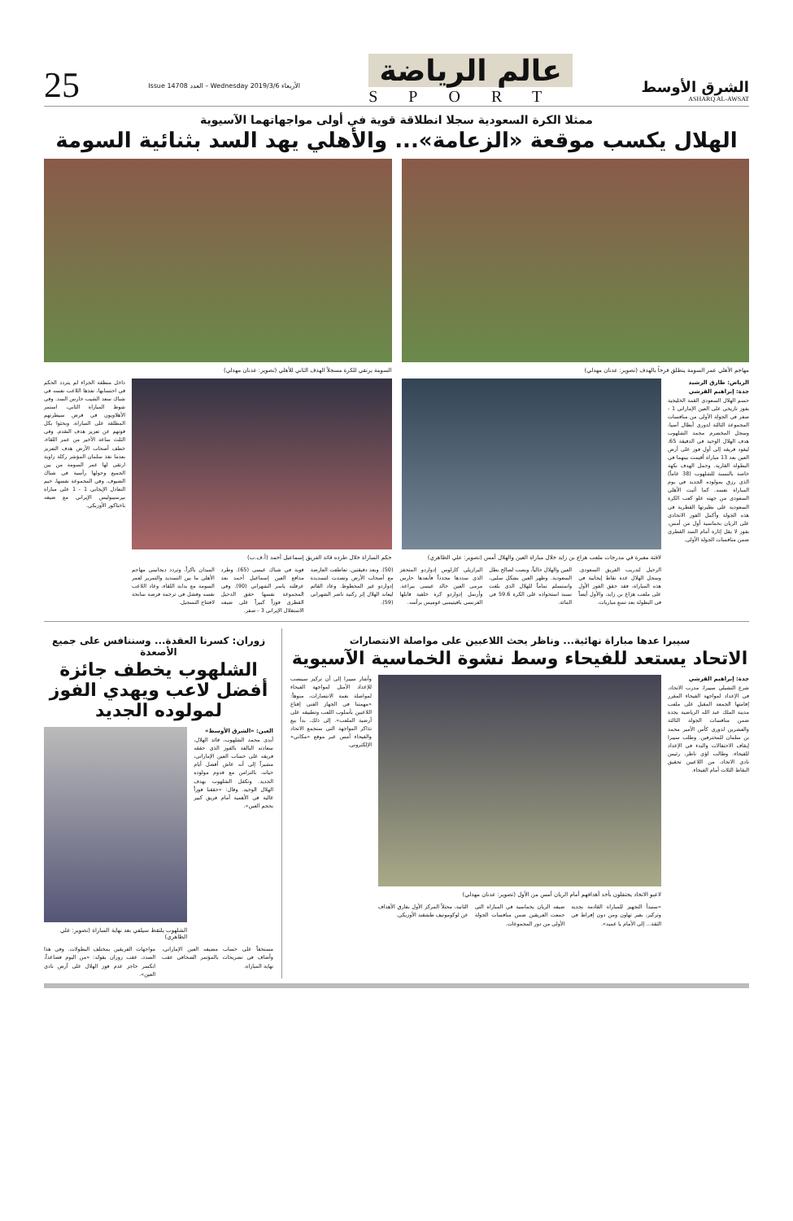25
Issue 14708 العدد – Wednesday 2019/3/6 الأربعاء
عالم الرياضة
SPORT
الشرق الأوسط
ASHARQ AL-AWSAT
ممثلا الكرة السعودية سجلا انطلاقة قوية في أولى مواجهاتهما الآسيوية
الهلال يكسب موقعة «الزعامة»... والأهلي يهد السد بثنائية السومة
مهاجم الأهلي عمر السومة ينطلق فرحاً بالهدف (تصوير: عدنان مهدلي)
السومة يرتقي للكرة مسجلاً الهدف الثاني للأهلي (تصوير: عدنان مهدلي)
الرياض: طارق الرشيد
جدة: إبراهيم القرشي
حسم الهلال السعودي القمة الخليجية بفوز تاريخي على العين الإماراتي 1 - صفر في الجولة الأولى من منافسات المجموعة الثالثة لدوري أبطال آسيا، وسجل المخضرم محمد الشلهوب هدف الهلال الوحيد في الدقيقة 65، ليقود فريقه إلى أول فوز على أرض العين بعد 13 مباراة أقيمت بينهما في البطولة القارية. وحمل الهدف نكهة خاصة بالنسبة للشلهوب (38 عاماً) الذي رزق بمولوده الجديد في يوم المباراة نفسه. كما أثبت الأهلي السعودي من جهته علو كعب الكرة السعودية على نظيرتها القطرية في هذه الجولة وأكمل الفوز الاتحادي على الريان بخماسية أول من أمس، بفوز لا يقل إثارة أمام السد القطري ضمن منافسات الجولة الأولى.
لافتة معبرة في مدرجات ملعب هزاع بن زايد خلال مباراة العين والهلال أمس (تصوير: علي الظاهري)
حكم المباراة خلال طرده قائد الفريق إسماعيل أحمد (أ.ف.ب)
الرحيل لتدريب الفريق السعودي. وسجل الهلال عدة نقاط إيجابية في هذه المباراة، فقد حقق الفوز الأول على ملعب هزاع بن زايد، والأول أيضاً في البطولة بعد تسع مباريات.
العين والهلال حالياً، ويصب لصالح بطل السعودية. وظهر العين بشكل سلبي، واستسلم تماماً للهلال الذي بلغت نسبة استحواذه على الكرة 59.6 في المائة.
البرازيلي كارلوس إدواردو المتحفز الذي سددها مجدداً فأبعدها حارس مرمى العين خالد عيسى ببراعة. وأرسل إدواردو كرة خلفية قابلها الفرنسي بافيتيمبي غوميس برأسه.
(50). وبعد دقيقتين، تعاطفت العارضة مع أصحاب الأرض وتصدت لتسديدة إدواردو غير المحظوظ. وعاد القائم ليعاند الهلال إثر ركنية ناصر الشهراني (59).
قوية في شباك عيسى (65). وطرد مدافع العين إسماعيل أحمد بعد عرقلته ياسر الشهراني (90). وفي المجموعة نفسها حقق الدحيل القطري فوزاً كبيراً على ضيفه الاستقلال الإيراني 3 - صفر.
الميدان باكراً، وتردد ديجانيني مهاجم الأهلي ما بين التسديد والتمرير لعمر السومة مع بداية اللقاء، وعاد اللاعب نفسه وفشل في ترجمة فرصة سانحة لافتتاح التسجيل.
داخل منطقة الجزاء لم يتردد الحكم في احتسابها، نفذها اللاعب نفسه في شباك سعد الشيب حارس السد. وفي شوط المباراة الثاني، استمر الأهلاويون في فرض سيطرتهم المطلقة على المباراة، وبحثوا بكل قوتهم عن تعزيز هدف التقدم. وفي الثلث ساعة الأخير من عمر اللقاء، خطف أصحاب الأرض هدف التعزيز بعدما نفذ سلمان المؤشر ركلة زاوية ارتقى لها عمر السومة من بين الجميع وحولها رأسية في شباك الضيوف. وفي المجموعة نفسها، خيم التعادل الإيجابي 1 - 1 على مباراة بيرسيبوليس الإيراني مع ضيفه باختاكور الأوزبكي.
سيبرا عدها مباراة نهائية... وناظر يحث اللاعبين على مواصلة الانتصارات
الاتحاد يستعد للفيحاء وسط نشوة الخماسية الآسيوية
جدة: إبراهيم القرشي
شرع التشيلي سيبرا، مدرب الاتحاد، في الإعداد لمواجهة الفيحاء المقرر إقامتها الجمعة المقبل على ملعب مدينة الملك عبد الله الرياضية بجدة ضمن منافسات الجولة الثالثة والعشرين لدوري كأس الأمير محمد بن سلمان للمحترفين. وطلب سيبرا إيقاف الاحتفالات والبدء في الإعداد للفيحاء. وطالب لؤي ناظر، رئيس نادي الاتحاد، من اللاعبين تحقيق النقاط الثلاث أمام الفيحاء.
لاعبو الاتحاد يحتفلون بأحد أهدافهم أمام الريان أمس من الأول (تصوير: عدنان مهدلي)
«سنبدأ التجهيز للمباراة القادمة بجدية وتركيز، بغير تهاون ومن دون إفراط في الثقة... إلى الأمام يا عميد».
ضيفه الريان بخماسية في المباراة التي جمعت الفريقين ضمن منافسات الجولة الأولى من دور المجموعات.
الثانية، محتلاً المركز الأول بفارق الأهداف عن لوكوموتيف طشقند الأوزبكي.
وأشار سيبرا إلى أن تركيز سينصب للإعداد الأمثل لمواجهة الفيحاء لمواصلة نغمة الانتصارات، منوهاً: «مهمتنا في الجهاز الفني إقناع اللاعبين بأسلوب اللعب وتطبيقه على أرضية الملعب». إلى ذلك، بدأ بيع تذاكر المواجهة التي ستجمع الاتحاد والفيحاء أمس عبر موقع «مكاني» الإلكتروني.
زوران: كسرنا العقدة... وسننافس على جميع الأصعدة
الشلهوب يخطف جائزة أفضل لاعب ويهدي الفوز لمولوده الجديد
العين: «الشرق الأوسط»
أبدى محمد الشلهوب، قائد الهلال، سعادته البالغة بالفوز الذي حققه فريقه على حساب العين الإماراتي، مشيراً إلى أنه عاش أفضل أيام حياته، بالتزامن مع قدوم مولوده الجديد. وتكفل الشلهوب بهدف الهلال الوحيد. وقال: «حققنا فوزاً غالية في الأهمية أمام فريق كبير بحجم العين».
الشلهوب يلتقط سيلفي بعد نهاية المباراة (تصوير: علي الظاهري)
مستحقاً على حساب مضيفه العين الإماراتي، وأضاف في تصريحات بالمؤتمر الصحافي عقب نهاية المباراة.
مواجهات الفريقين بمختلف البطولات. وفي هذا الصدد، عقب زوران بقوله: «من اليوم فصاعداً، انكسر حاجز عدم فوز الهلال على أرض نادي العين».